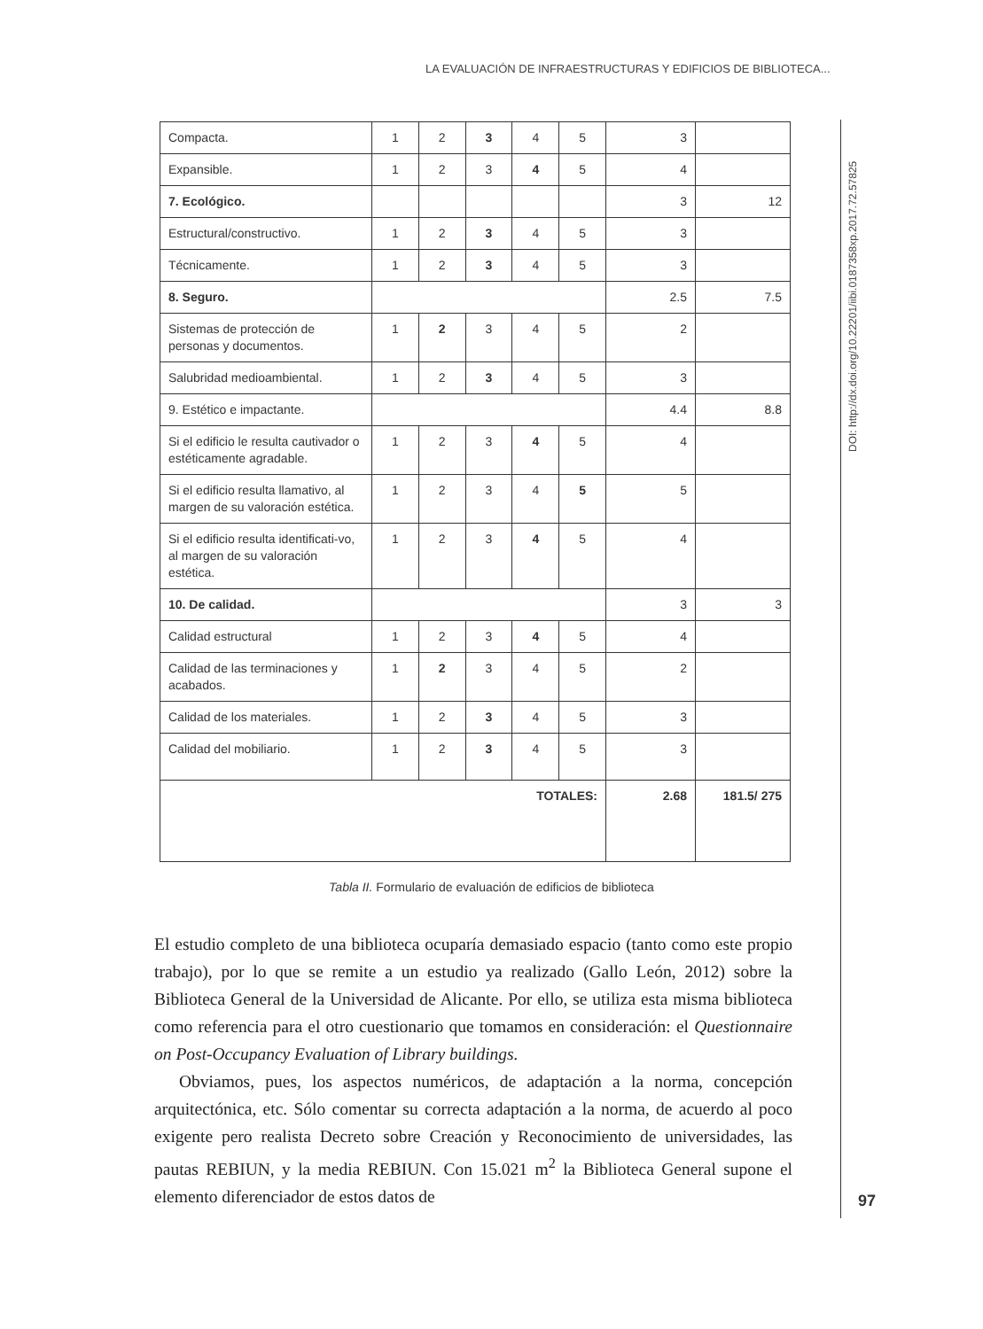LA EVALUACIÓN DE INFRAESTRUCTURAS Y EDIFICIOS DE BIBLIOTECA...
DOI: http://dx.doi.org/10.22201/iibi.0187358xp.2017.72.57825
| Compacta. | 1 | 2 | 3 | 4 | 5 | 3 | |
| Expansible. | 1 | 2 | 3 | 4 | 5 | 4 | |
| 7. Ecológico. | | | | | | 3 | 12 |
| Estructural/constructivo. | 1 | 2 | 3 | 4 | 5 | 3 | |
| Técnicamente. | 1 | 2 | 3 | 4 | 5 | 3 | |
| 8. Seguro. | | | | | | 2.5 | 7.5 |
| Sistemas de protección de personas y documentos. | 1 | 2 | 3 | 4 | 5 | 2 | |
| Salubridad medioambiental. | 1 | 2 | 3 | 4 | 5 | 3 | |
| 9. Estético e impactante. | | | | | | 4.4 | 8.8 |
| Si el edificio le resulta cautivador o estéticamente agradable. | 1 | 2 | 3 | 4 | 5 | 4 | |
| Si el edificio resulta llamativo, al margen de su valoración estética. | 1 | 2 | 3 | 4 | 5 | 5 | |
| Si el edificio resulta identificati-vo, al margen de su valoración estética. | 1 | 2 | 3 | 4 | 5 | 4 | |
| 10. De calidad. | | | | | | 3 | 3 |
| Calidad estructural | 1 | 2 | 3 | 4 | 5 | 4 | |
| Calidad de las terminaciones y acabados. | 1 | 2 | 3 | 4 | 5 | 2 | |
| Calidad de los materiales. | 1 | 2 | 3 | 4 | 5 | 3 | |
| Calidad del mobiliario. | 1 | 2 | 3 | 4 | 5 | 3 | |
| TOTALES: | | | | | | 2.68 | 181.5/ 275 |
Tabla II. Formulario de evaluación de edificios de biblioteca
El estudio completo de una biblioteca ocuparía demasiado espacio (tanto como este propio trabajo), por lo que se remite a un estudio ya realizado (Gallo León, 2012) sobre la Biblioteca General de la Universidad de Alicante. Por ello, se utiliza esta misma biblioteca como referencia para el otro cuestionario que tomamos en consideración: el Questionnaire on Post-Occupancy Evaluation of Library buildings.
Obviamos, pues, los aspectos numéricos, de adaptación a la norma, concepción arquitectónica, etc. Sólo comentar su correcta adaptación a la norma, de acuerdo al poco exigente pero realista Decreto sobre Creación y Reconocimiento de universidades, las pautas REBIUN, y la media REBIUN. Con 15.021 m<sup>2</sup> la Biblioteca General supone el elemento diferenciador de estos datos de
97